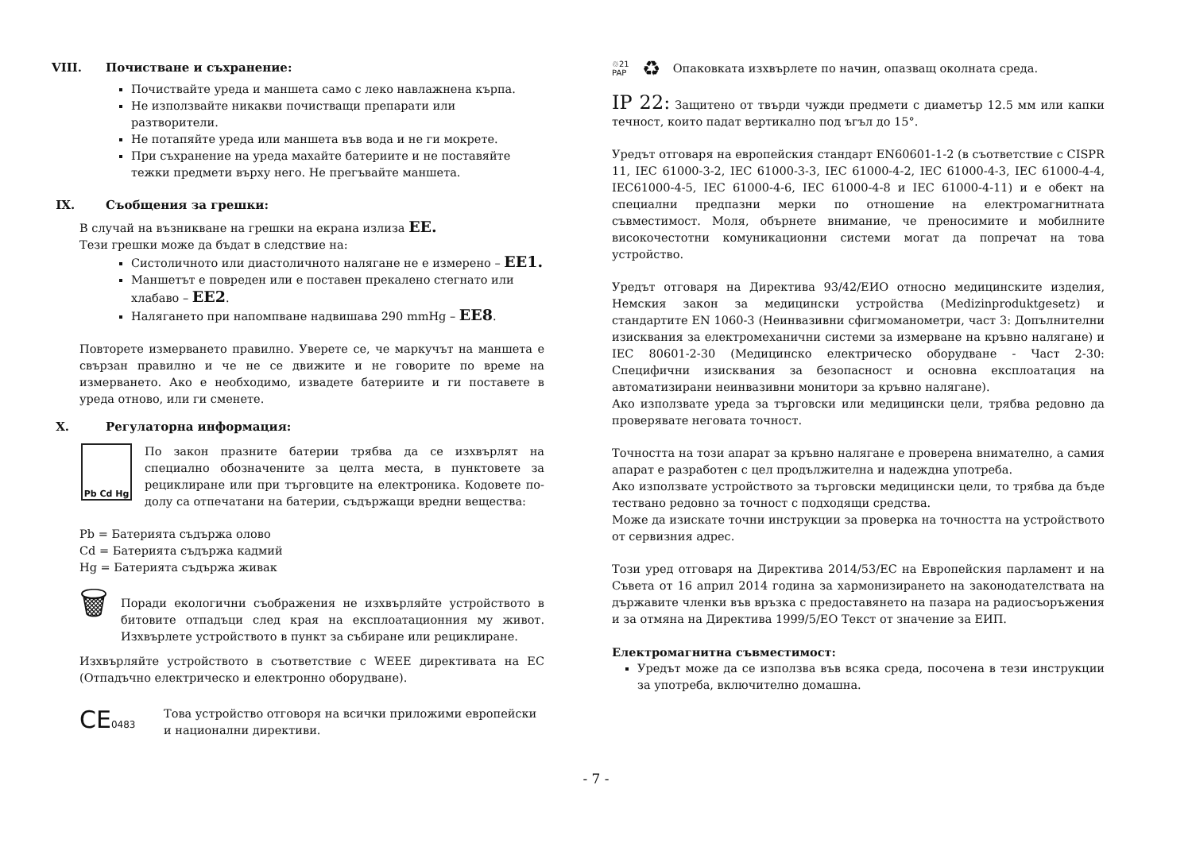VIII. Почистване и съхранение:
Почиствайте уреда и маншета само с леко навлажнена кърпа.
Не използвайте никакви почистващи препарати или разтворители.
Не потапяйте уреда или маншета във вода и не ги мокрете.
При съхранение на уреда махайте батериите и не поставяйте тежки предмети върху него. Не прегъвайте маншета.
IX. Съобщения за грешки:
В случай на възникване на грешки на екрана излиза EE.
Тези грешки може да бъдат в следствие на:
Систоличното или диастоличното налягане не е измерено – EE1.
Маншетът е повреден или е поставен прекалено стегнато или хлабаво – EE2.
Налягането при напомпване надвишава 290 mmHg – EE8.
Повторете измерването правилно. Уверете се, че маркучът на маншета е свързан правилно и че не се движите и не говорите по време на измерването. Ако е необходимо, извадете батериите и ги поставете в уреда отново, или ги сменете.
X. Регулаторна информация:
Pb Cd Hg
По закон празните батерии трябва да се изхвърлят на специално обозначените за целта места, в пунктовете за рециклиране или при търговците на електроника. Кодовете по-долу са отпечатани на батерии, съдържащи вредни вещества:
Pb = Батерията съдържа олово
Cd = Батерията съдържа кадмий
Hg = Батерията съдържа живак
🗑
Поради екологични съображения не изхвърляйте устройството в битовите отпадъци след края на експлоатационния му живот. Изхвърлете устройството в пункт за събиране или рециклиране.
Изхвърляйте устройството в съответствие с WEEE директивата на ЕС (Отпадъчно електрическо и електронно оборудване).
CE0483
Това устройство отговоря на всички приложими европейски и национални директиви.
♲21
PAP ♻ Опаковката изхвърлете по начин, опазващ околната среда.
IP 22: Защитено от твърди чужди предмети с диаметър 12.5 мм или капки течност, които падат вертикално под ъгъл до 15°.
Уредът отговаря на европейския стандарт EN60601-1-2 (в съответствие с CISPR 11, IEC 61000-3-2, IEC 61000-3-3, IEC 61000-4-2, IEC 61000-4-3, IEC 61000-4-4, IEC61000-4-5, IEC 61000-4-6, IEC 61000-4-8 и IEC 61000-4-11) и е обект на специални предпазни мерки по отношение на електромагнитната съвместимост. Моля, обърнете внимание, че преносимите и мобилните високочестотни комуникационни системи могат да попречат на това устройство.
Уредът отговаря на Директива 93/42/ЕИО относно медицинските изделия, Немския закон за медицински устройства (Medizinproduktgesetz) и стандартите EN 1060-3 (Неинвазивни сфигмоманометри, част 3: Допълнителни изисквания за електромеханични системи за измерване на кръвно налягане) и IEC 80601-2-30 (Медицинско електрическо оборудване - Част 2-30: Специфични изисквания за безопасност и основна експлоатация на автоматизирани неинвазивни монитори за кръвно налягане).
Ако използвате уреда за търговски или медицински цели, трябва редовно да проверявате неговата точност.
Точността на този апарат за кръвно налягане е проверена внимателно, а самия апарат е разработен с цел продължителна и надеждна употреба.
Ако използвате устройството за търговски медицински цели, то трябва да бъде тествано редовно за точност с подходящи средства.
Може да изискате точни инструкции за проверка на точността на устройството от сервизния адрес.
Този уред отговаря на Директива 2014/53/ЕС на Европейския парламент и на Съвета от 16 април 2014 година за хармонизирането на законодателствата на държавите членки във връзка с предоставянето на пазара на радиосъоръжения и за отмяна на Директива 1999/5/ЕО Текст от значение за ЕИП.
Електромагнитна съвместимост:
Уредът може да се използва във всяка среда, посочена в тези инструкции за употреба, включително домашна.
- 7 -